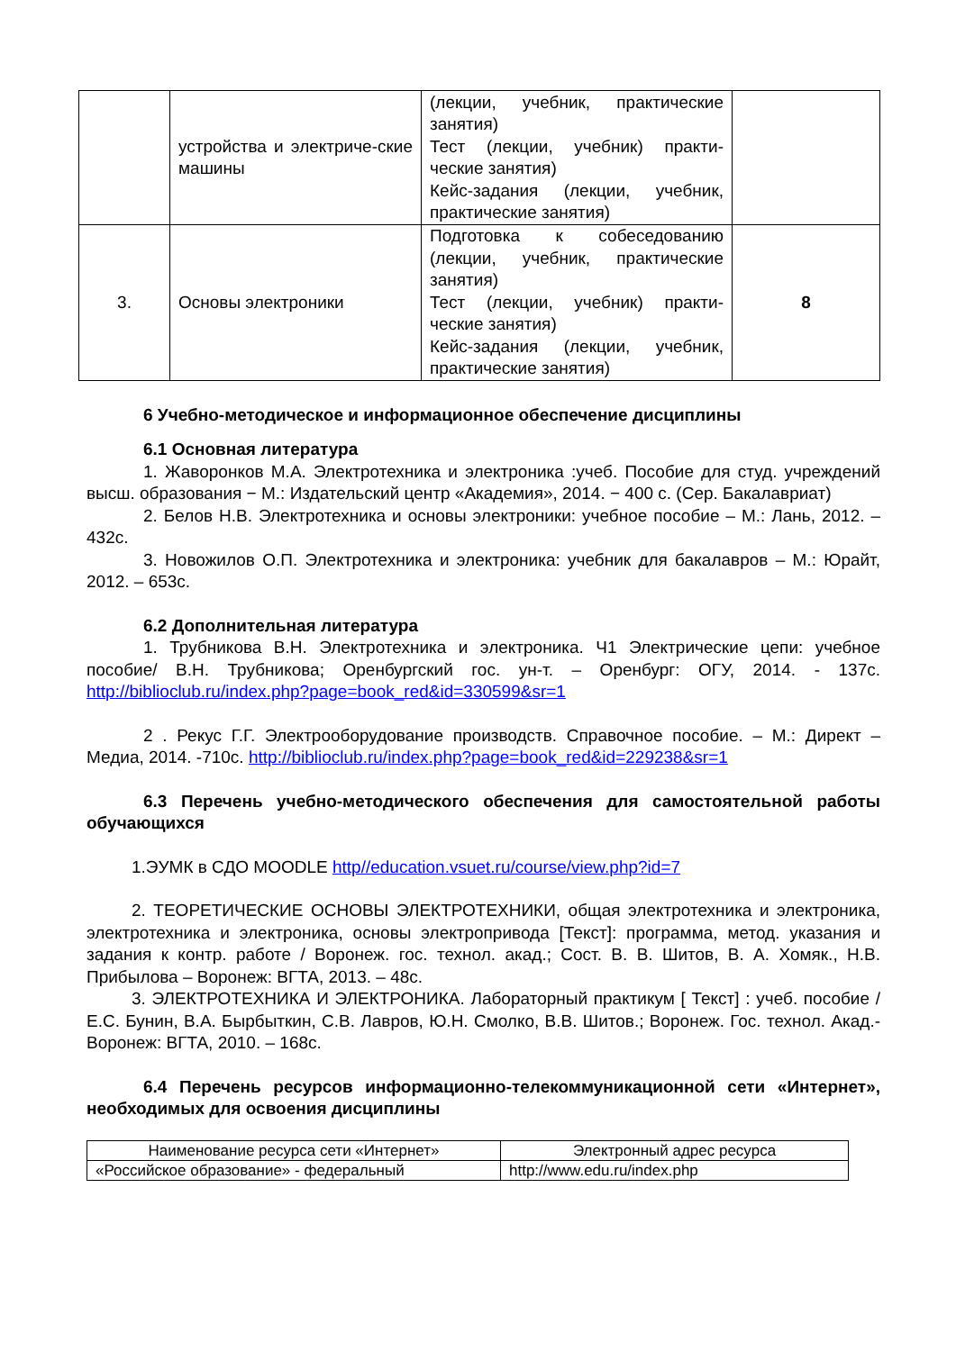| | устройства и электриче-ские машины | (лекции, учебник, практические занятия) Тест (лекции, учебник) практи-ческие занятия) Кейс-задания (лекции, учебник, практические занятия) | |
| 3. | Основы электроники | Подготовка к собеседованию (лекции, учебник, практические занятия) Тест (лекции, учебник) практи-ческие занятия) Кейс-задания (лекции, учебник, практические занятия) | 8 |
6 Учебно-методическое и информационное обеспечение дисциплины
6.1 Основная литература
1. Жаворонков М.А. Электротехника и электроника :учеб. Пособие для студ. учреждений высш. образования − М.: Издательский центр «Академия», 2014. − 400 с. (Сер. Бакалавриат)
2. Белов Н.В. Электротехника и основы электроники: учебное пособие – М.: Лань, 2012. – 432с.
3. Новожилов О.П. Электротехника и электроника: учебник для бакалавров – М.: Юрайт, 2012. – 653с.
6.2 Дополнительная литература
1. Трубникова В.Н. Электротехника и электроника. Ч1 Электрические цепи: учебное пособие/ В.Н. Трубникова; Оренбургский гос. ун-т. – Оренбург: ОГУ, 2014. - 137с. http://biblioclub.ru/index.php?page=book_red&id=330599&sr=1
2 . Рекус Г.Г. Электрооборудование производств. Справочное пособие. – М.: Директ – Медиа, 2014. -710с. http://biblioclub.ru/index.php?page=book_red&id=229238&sr=1
6.3 Перечень учебно-методического обеспечения для самостоятельной работы обучающихся
1.ЭУМК в СДО MOODLE http//education.vsuet.ru/course/view.php?id=7
2. ТЕОРЕТИЧЕСКИЕ ОСНОВЫ ЭЛЕКТРОТЕХНИКИ, общая электротехника и электроника, электротехника и электроника, основы электропривода [Текст]: программа, метод. указания и задания к контр. работе / Воронеж. гос. технол. акад.; Сост. В. В. Шитов, В. А. Хомяк., Н.В. Прибылова – Воронеж: ВГТА, 2013. – 48с.
3. ЭЛЕКТРОТЕХНИКА И ЭЛЕКТРОНИКА. Лабораторный практикум [ Текст] : учеб. пособие / Е.С. Бунин, В.А. Бырбыткин, С.В. Лавров, Ю.Н. Смолко, В.В. Шитов.; Воронеж. Гос. технол. Акад.- Воронеж: ВГТА, 2010. – 168с.
6.4 Перечень ресурсов информационно-телекоммуникационной сети «Интернет», необходимых для освоения дисциплины
| Наименование ресурса сети «Интернет» | Электронный адрес ресурса |
| --- | --- |
| «Российское образование» - федеральный | http://www.edu.ru/index.php |